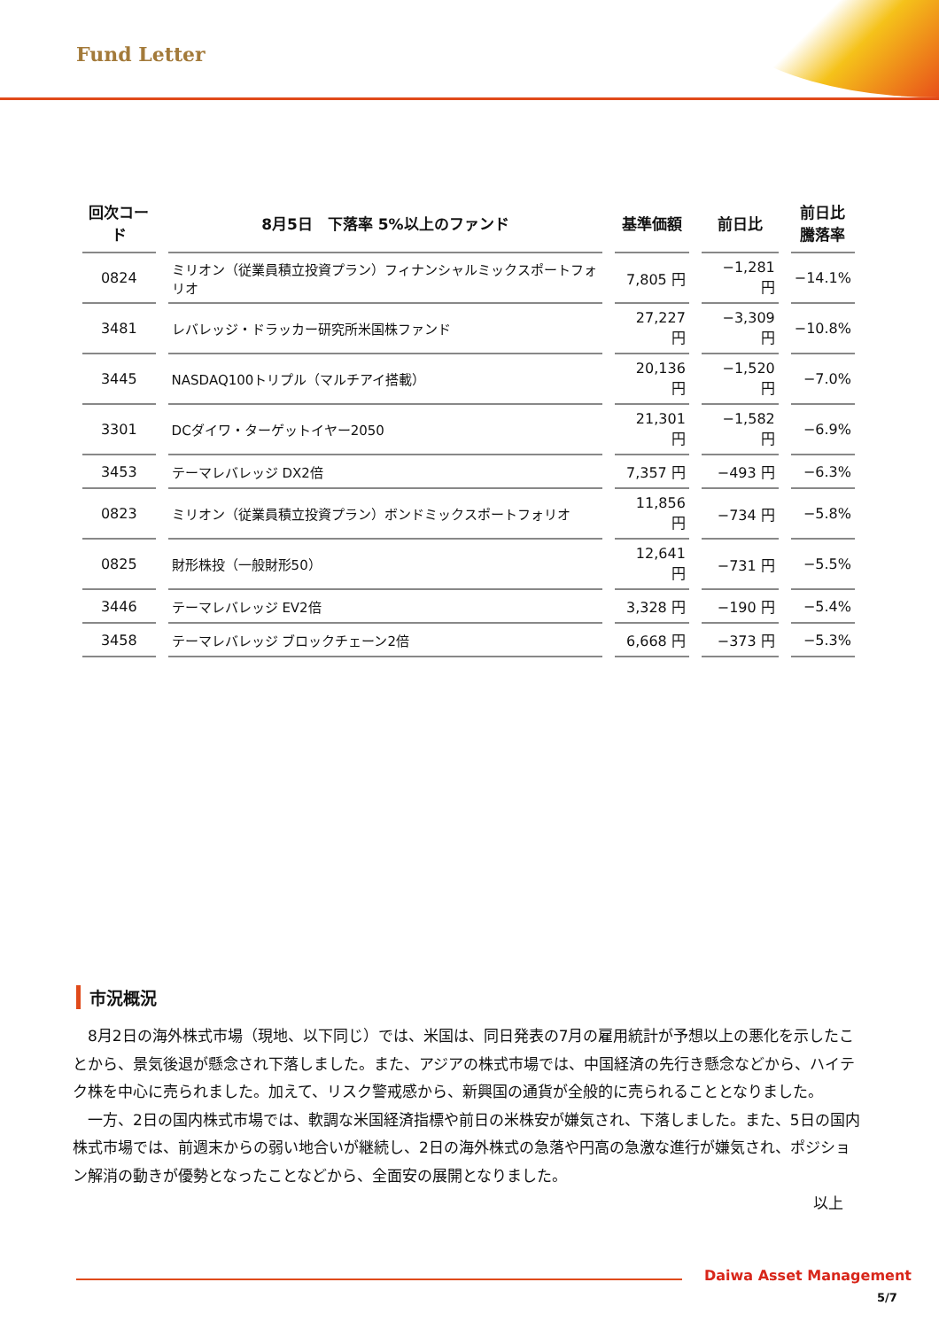Fund Letter
| 回次コード | 8月5日 下落率 5%以上のファンド | 基準価額 | 前日比 | 前日比 騰落率 |
| --- | --- | --- | --- | --- |
| 0824 | ミリオン（従業員積立投資プラン）フィナンシャルミックスポートフォリオ | 7,805 円 | −1,281 円 | −14.1% |
| 3481 | レバレッジ・ドラッカー研究所米国株ファンド | 27,227 円 | −3,309 円 | −10.8% |
| 3445 | NASDAQ100トリプル（マルチアイ搭載） | 20,136 円 | −1,520 円 | −7.0% |
| 3301 | DCダイワ・ターゲットイヤー2050 | 21,301 円 | −1,582 円 | −6.9% |
| 3453 | テーマレバレッジ DX2倍 | 7,357 円 | −493 円 | −6.3% |
| 0823 | ミリオン（従業員積立投資プラン）ボンドミックスポートフォリオ | 11,856 円 | −734 円 | −5.8% |
| 0825 | 財形株投（一般財形50） | 12,641 円 | −731 円 | −5.5% |
| 3446 | テーマレバレッジ EV2倍 | 3,328 円 | −190 円 | −5.4% |
| 3458 | テーマレバレッジ ブロックチェーン2倍 | 6,668 円 | −373 円 | −5.3% |
市況概況
8月2日の海外株式市場（現地、以下同じ）では、米国は、同日発表の7月の雇用統計が予想以上の悪化を示したことから、景気後退が懸念され下落しました。また、アジアの株式市場では、中国経済の先行き懸念などから、ハイテク株を中心に売られました。加えて、リスク警戒感から、新興国の通貨が全般的に売られることとなりました。
一方、2日の国内株式市場では、軟調な米国経済指標や前日の米株安が嫌気され、下落しました。また、5日の国内株式市場では、前週末からの弱い地合いが継続し、2日の海外株式の急落や円高の急激な進行が嫌気され、ポジション解消の動きが優勢となったことなどから、全面安の展開となりました。
以上
Daiwa Asset Management
5/7